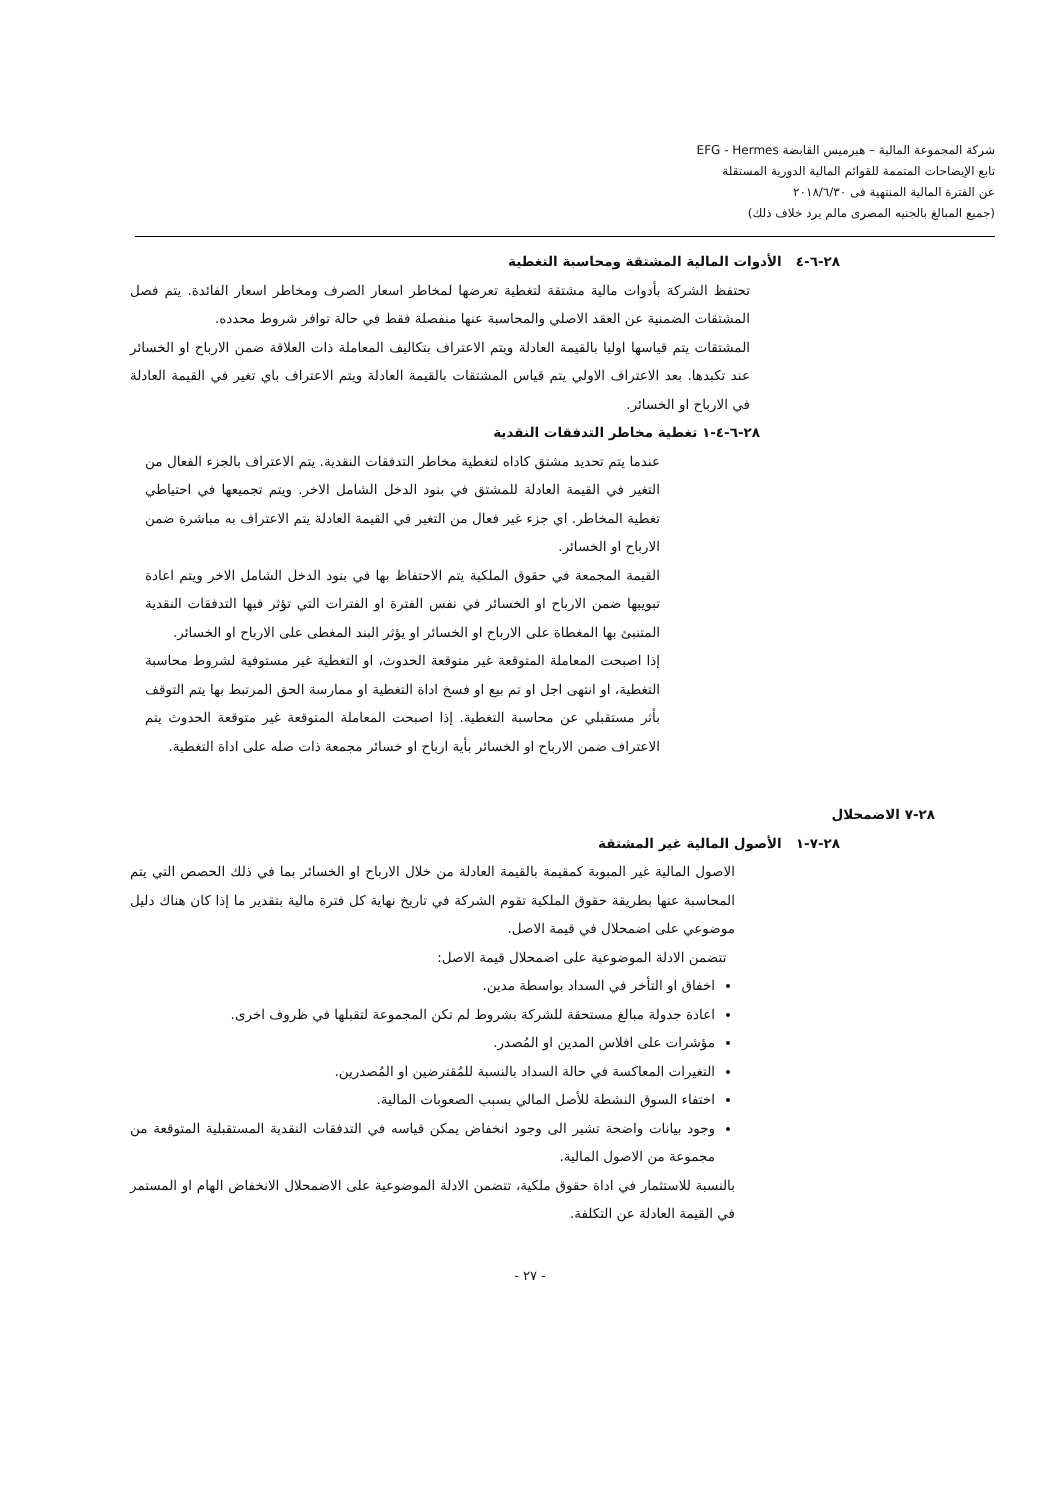شركة المجموعة المالية – هيرميس القابضة EFG - Hermes
تابع الإيضاحات المتممة للقوائم المالية الدورية المستقلة
عن الفترة المالية المنتهية فى ٢٠١٨/٦/٣٠
(جميع المبالغ بالجنيه المصرى مالم يرد خلاف ذلك)
٢٨-٦-٤ الأدوات المالية المشتقة ومحاسبة التغطية
تحتفظ الشركة بأدوات مالية مشتقة لتغطية تعرضها لمخاطر اسعار الصرف ومخاطر اسعار الفائدة. يتم فصل المشتقات الضمنية عن العقد الاصلي والمحاسبة عنها منفصلة فقط في حالة توافر شروط محدده.
المشتقات يتم قياسها اوليا بالقيمة العادلة ويتم الاعتراف بتكاليف المعاملة ذات العلاقة ضمن الارباح او الخسائر عند تكبدها. بعد الاعتراف الاولي يتم قياس المشتقات بالقيمة العادلة ويتم الاعتراف باي تغير في القيمة العادلة في الارباح او الخسائر.
٢٨-٦-٤-١ تغطية مخاطر التدفقات النقدية
عندما يتم تحديد مشتق كاداه لتغطية مخاطر التدفقات النقدية. يتم الاعتراف بالجزء الفعال من التغير في القيمة العادلة للمشتق في بنود الدخل الشامل الاخر. ويتم تجميعها في احتياطي تغطية المخاطر. اي جزء غير فعال من التغير في القيمة العادلة يتم الاعتراف به مباشرة ضمن الارباح او الخسائر.
القيمة المجمعة في حقوق الملكية يتم الاحتفاظ بها في بنود الدخل الشامل الاخر ويتم اعادة تبويبها ضمن الارباح او الخسائر في نفس الفترة او الفترات التي تؤثر فيها التدفقات النقدية المتنبئ بها المغطاة على الارباح او الخسائر او يؤثر البند المغطى على الارباح او الخسائر.
إذا اصبحت المعاملة المتوقعة غير متوقعة الحدوث، او التغطية غير مستوفية لشروط محاسبة التغطية، او انتهى اجل او تم بيع او فسخ اداة التغطية او ممارسة الحق المرتبط بها يتم التوقف بأثر مستقبلي عن محاسبة التغطية. إذا اصبحت المعاملة المتوقعة غير متوقعة الحدوث يتم الاعتراف ضمن الارباح او الخسائر بأية ارباح او خسائر مجمعة ذات صله على اداة التغطية.
٢٨-٧ الاضمحلال
٢٨-٧-١ الأصول المالية غير المشتقة
الاصول المالية غير المبوبة كمقيمة بالقيمة العادلة من خلال الارباح او الخسائر بما في ذلك الحصص التي يتم المحاسبة عنها بطريقة حقوق الملكية تقوم الشركة في تاريخ نهاية كل فترة مالية بتقدير ما إذا كان هناك دليل موضوعي على اضمحلال في قيمة الاصل.
تتضمن الادلة الموضوعية على اضمحلال قيمة الاصل:
اخفاق او التأخر في السداد بواسطة مدين.
اعادة جدولة مبالغ مستحقة للشركة بشروط لم تكن المجموعة لتقبلها في ظروف اخرى.
مؤشرات على افلاس المدين او المُصدر.
التغيرات المعاكسة في حالة السداد بالنسبة للمُقترضين او المُصدرين.
اختفاء السوق النشطة للأصل المالي بسبب الصعوبات المالية.
وجود بيانات واضحة تشير الى وجود انخفاض يمكن قياسه في التدفقات النقدية المستقبلية المتوقعة من مجموعة من الاصول المالية.
بالنسبة للاستثمار في اداة حقوق ملكية، تتضمن الادلة الموضوعية على الاضمحلال الانخفاض الهام او المستمر في القيمة العادلة عن التكلفة.
- ٢٧ -